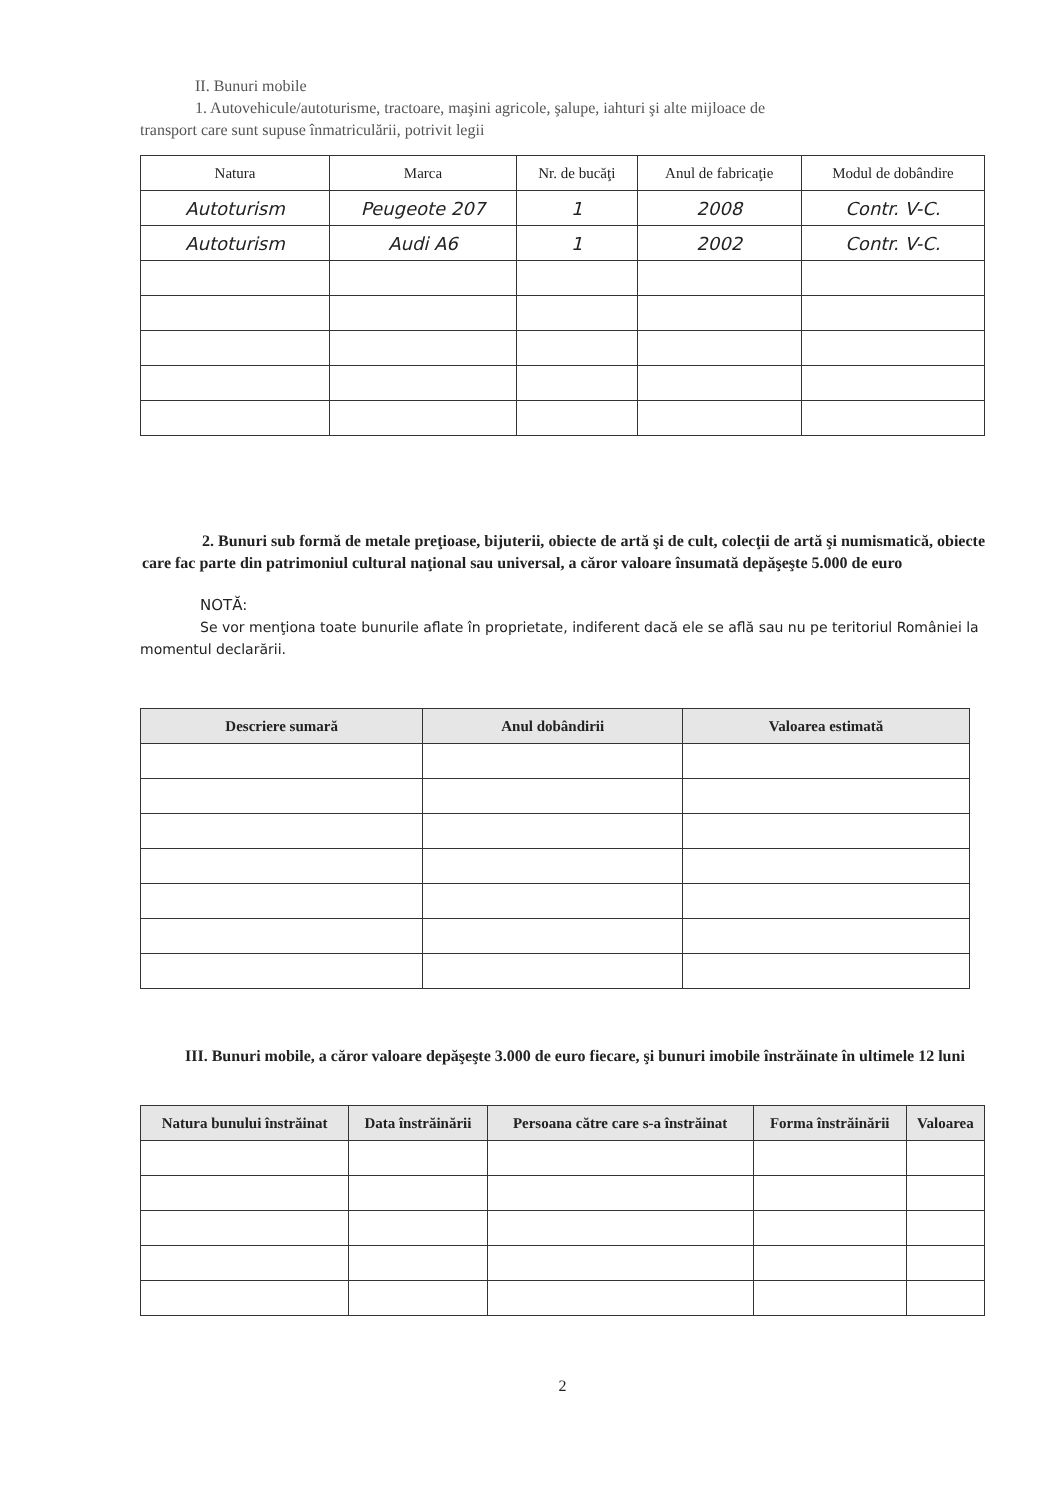II. Bunuri mobile
1. Autovehicule/autoturisme, tractoare, maşini agricole, şalupe, iahturi şi alte mijloace de
transport care sunt supuse înmatriculării, potrivit legii
| Natura | Marca | Nr. de bucăţi | Anul de fabricaţie | Modul de dobândire |
| --- | --- | --- | --- | --- |
| Autoturism | Peugeote 207 | 1 | 2008 | Contr. V-C. |
| Autoturism | Audi A6 | 1 | 2002 | Contr. V-C. |
2. Bunuri sub formă de metale preţioase, bijuterii, obiecte de artă şi de cult, colecţii de artă şi numismatică, obiecte care fac parte din patrimoniul cultural naţional sau universal, a căror valoare însumată depăşeşte 5.000 de euro
NOTĂ:
Se vor menţiona toate bunurile aflate în proprietate, indiferent dacă ele se află sau nu pe teritoriul României la momentul declarării.
| Descriere sumară | Anul dobândirii | Valoarea estimată |
| --- | --- | --- |
III. Bunuri mobile, a căror valoare depăşeşte 3.000 de euro fiecare, şi bunuri imobile înstrăinate în ultimele 12 luni
| Natura bunului înstrăinat | Data înstrăinării | Persoana către care s-a înstrăinat | Forma înstrăinării | Valoarea |
| --- | --- | --- | --- | --- |
2